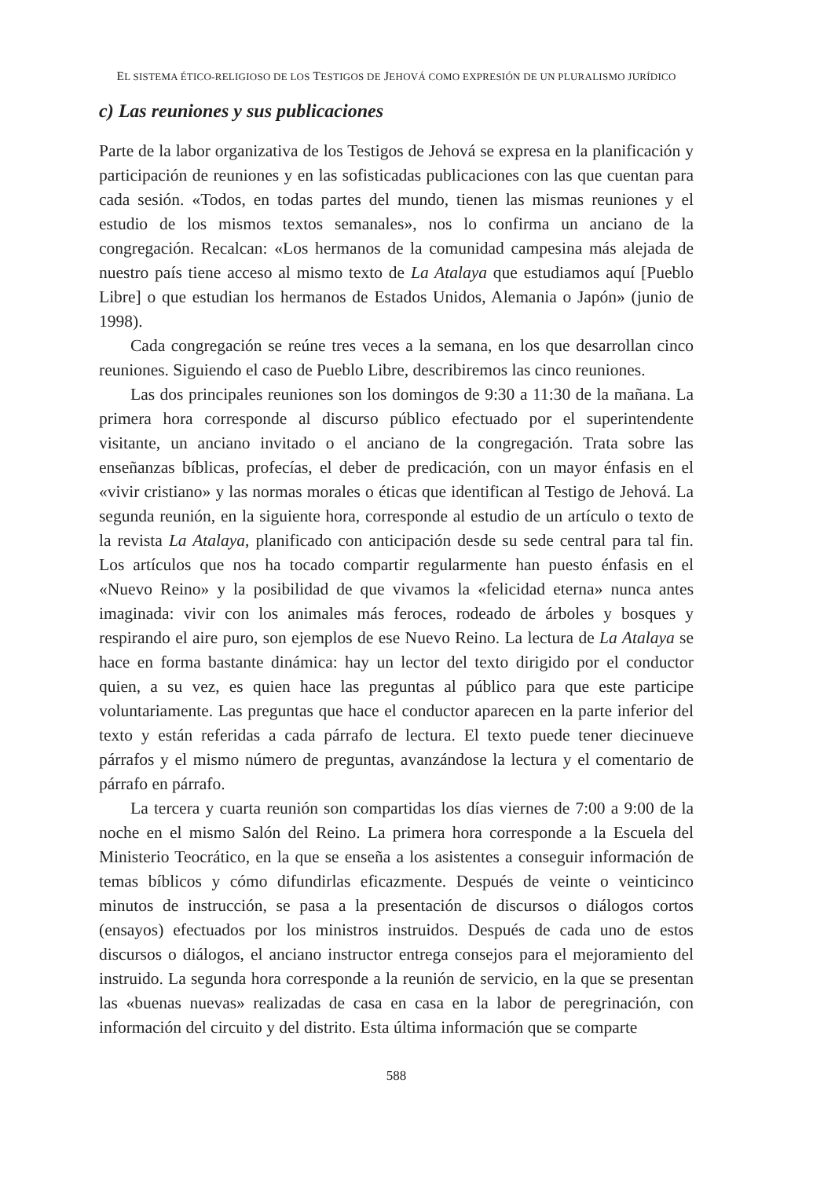EL SISTEMA ÉTICO-RELIGIOSO DE LOS TESTIGOS DE JEHOVÁ COMO EXPRESIÓN DE UN PLURALISMO JURÍDICO
c) Las reuniones y sus publicaciones
Parte de la labor organizativa de los Testigos de Jehová se expresa en la planificación y participación de reuniones y en las sofisticadas publicaciones con las que cuentan para cada sesión. «Todos, en todas partes del mundo, tienen las mismas reuniones y el estudio de los mismos textos semanales», nos lo confirma un anciano de la congregación. Recalcan: «Los hermanos de la comunidad campesina más alejada de nuestro país tiene acceso al mismo texto de La Atalaya que estudiamos aquí [Pueblo Libre] o que estudian los hermanos de Estados Unidos, Alemania o Japón» (junio de 1998).
Cada congregación se reúne tres veces a la semana, en los que desarrollan cinco reuniones. Siguiendo el caso de Pueblo Libre, describiremos las cinco reuniones.
Las dos principales reuniones son los domingos de 9:30 a 11:30 de la mañana. La primera hora corresponde al discurso público efectuado por el superintendente visitante, un anciano invitado o el anciano de la congregación. Trata sobre las enseñanzas bíblicas, profecías, el deber de predicación, con un mayor énfasis en el «vivir cristiano» y las normas morales o éticas que identifican al Testigo de Jehová. La segunda reunión, en la siguiente hora, corresponde al estudio de un artículo o texto de la revista La Atalaya, planificado con anticipación desde su sede central para tal fin. Los artículos que nos ha tocado compartir regularmente han puesto énfasis en el «Nuevo Reino» y la posibilidad de que vivamos la «felicidad eterna» nunca antes imaginada: vivir con los animales más feroces, rodeado de árboles y bosques y respirando el aire puro, son ejemplos de ese Nuevo Reino. La lectura de La Atalaya se hace en forma bastante dinámica: hay un lector del texto dirigido por el conductor quien, a su vez, es quien hace las preguntas al público para que este participe voluntariamente. Las preguntas que hace el conductor aparecen en la parte inferior del texto y están referidas a cada párrafo de lectura. El texto puede tener diecinueve párrafos y el mismo número de preguntas, avanzándose la lectura y el comentario de párrafo en párrafo.
La tercera y cuarta reunión son compartidas los días viernes de 7:00 a 9:00 de la noche en el mismo Salón del Reino. La primera hora corresponde a la Escuela del Ministerio Teocrático, en la que se enseña a los asistentes a conseguir información de temas bíblicos y cómo difundirlas eficazmente. Después de veinte o veinticinco minutos de instrucción, se pasa a la presentación de discursos o diálogos cortos (ensayos) efectuados por los ministros instruidos. Después de cada uno de estos discursos o diálogos, el anciano instructor entrega consejos para el mejoramiento del instruido. La segunda hora corresponde a la reunión de servicio, en la que se presentan las «buenas nuevas» realizadas de casa en casa en la labor de peregrinación, con información del circuito y del distrito. Esta última información que se comparte
588